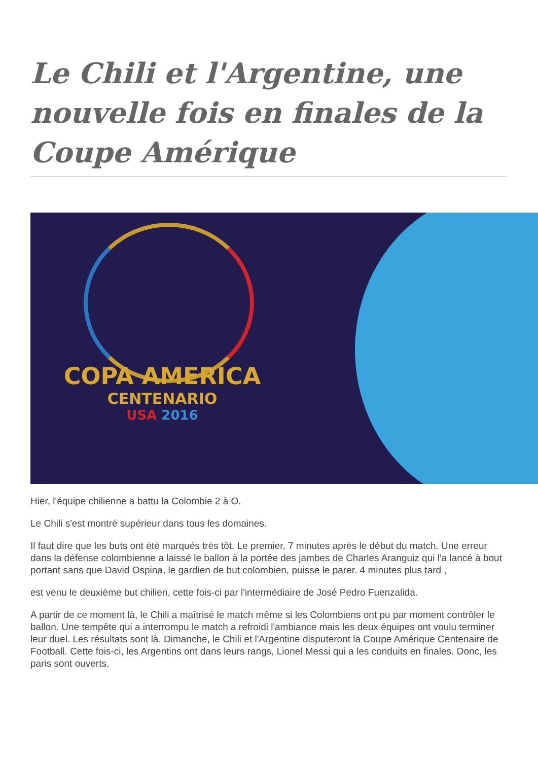Le Chili et l'Argentine, une nouvelle fois en finales de la Coupe Amérique
COPA AMERICA
CENTENARIO
USA 2016
Hier, l'équipe chilienne a battu la Colombie 2 à O.
Le Chili s'est montré supérieur dans tous les domaines.
Il faut dire que les buts ont été marqués très tôt. Le premier, 7 minutes après le début du match. Une erreur dans la défense colombienne a laissé le ballon à la portée des jambes de Charles Aranguiz qui l'a lancé à bout portant sans que David Ospina, le gardien de but colombien, puisse le parer. 4 minutes plus tard ,
est venu le deuxième but chilien, cette fois-ci par l'intermédiaire de José Pedro Fuenzalida.
A partir de ce moment là, le Chili a maîtrisé le match même si les Colombiens ont pu par moment contrôler le ballon. Une tempête qui a interrompu le match a refroidi l'ambiance mais les deux équipes ont voulu terminer leur duel. Les résultats sont là. Dimanche, le Chili et l'Argentine disputeront la Coupe Amérique Centenaire de Football. Cette fois-ci, les Argentins ont dans leurs rangs, Lionel Messi qui a les conduits en finales. Donc, les paris sont ouverts.